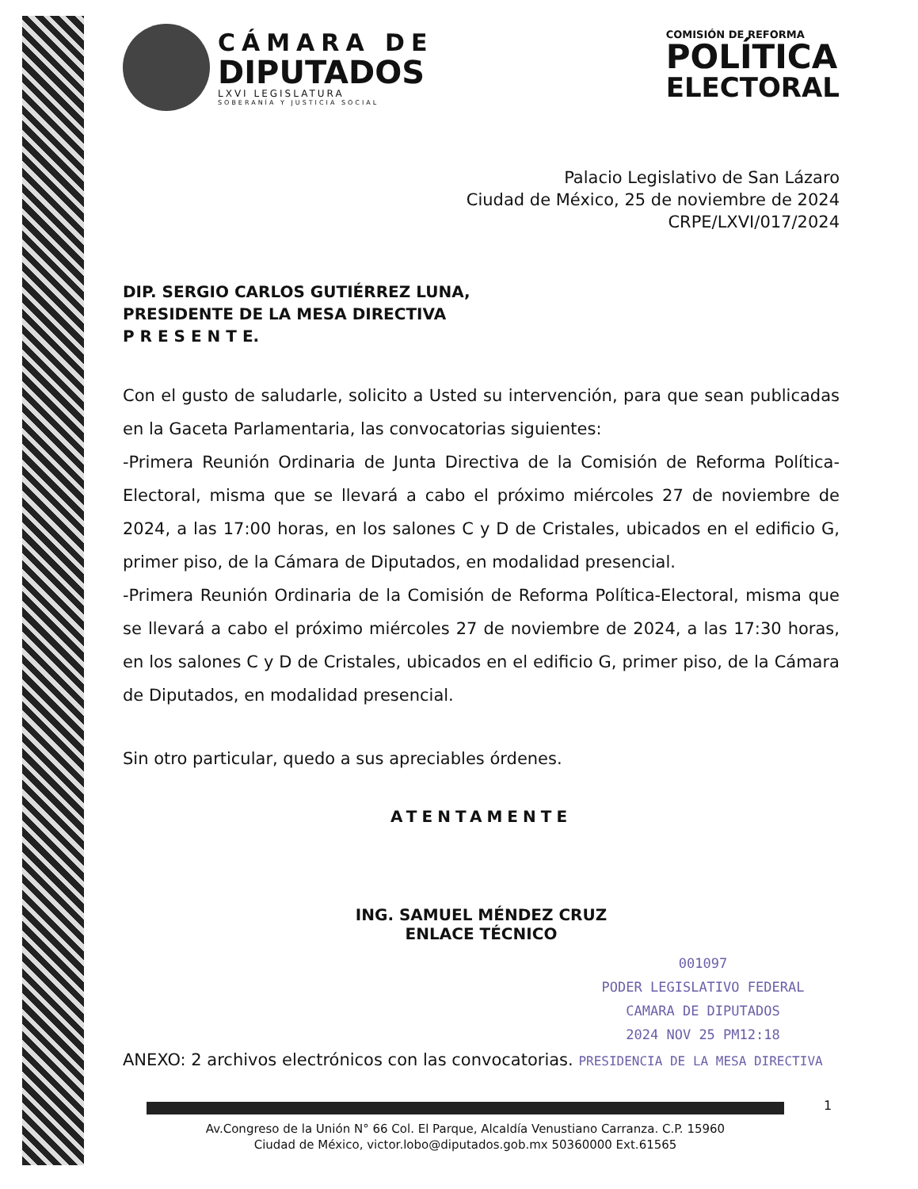CÁMARA DE
DIPUTADOS
LXVI LEGISLATURA
SOBERANÍA Y JUSTICIA SOCIAL
COMISIÓN DE REFORMA
POLÍTICA
ELECTORAL
Palacio Legislativo de San Lázaro
Ciudad de México, 25 de noviembre de 2024
CRPE/LXVI/017/2024
DIP. SERGIO CARLOS GUTIÉRREZ LUNA,
PRESIDENTE DE LA MESA DIRECTIVA
P R E S E N T E.
Con el gusto de saludarle, solicito a Usted su intervención, para que sean publicadas en la Gaceta Parlamentaria, las convocatorias siguientes:
-Primera Reunión Ordinaria de Junta Directiva de la Comisión de Reforma Política-Electoral, misma que se llevará a cabo el próximo miércoles 27 de noviembre de 2024, a las 17:00 horas, en los salones C y D de Cristales, ubicados en el edificio G, primer piso, de la Cámara de Diputados, en modalidad presencial.
-Primera Reunión Ordinaria de la Comisión de Reforma Política-Electoral, misma que se llevará a cabo el próximo miércoles 27 de noviembre de 2024, a las 17:30 horas, en los salones C y D de Cristales, ubicados en el edificio G, primer piso, de la Cámara de Diputados, en modalidad presencial.
Sin otro particular, quedo a sus apreciables órdenes.
ATENTAMENTE
ING. SAMUEL MÉNDEZ CRUZ
ENLACE TÉCNICO
001097
PODER LEGISLATIVO FEDERAL
CAMARA DE DIPUTADOS
2024 NOV 25 PM12:18
ANEXO: 2 archivos electrónicos con las convocatorias. PRESIDENCIA DE LA MESA DIRECTIVA
Av.Congreso de la Unión N° 66 Col. El Parque, Alcaldía Venustiano Carranza. C.P. 15960
Ciudad de México, victor.lobo@diputados.gob.mx 50360000 Ext.61565
1